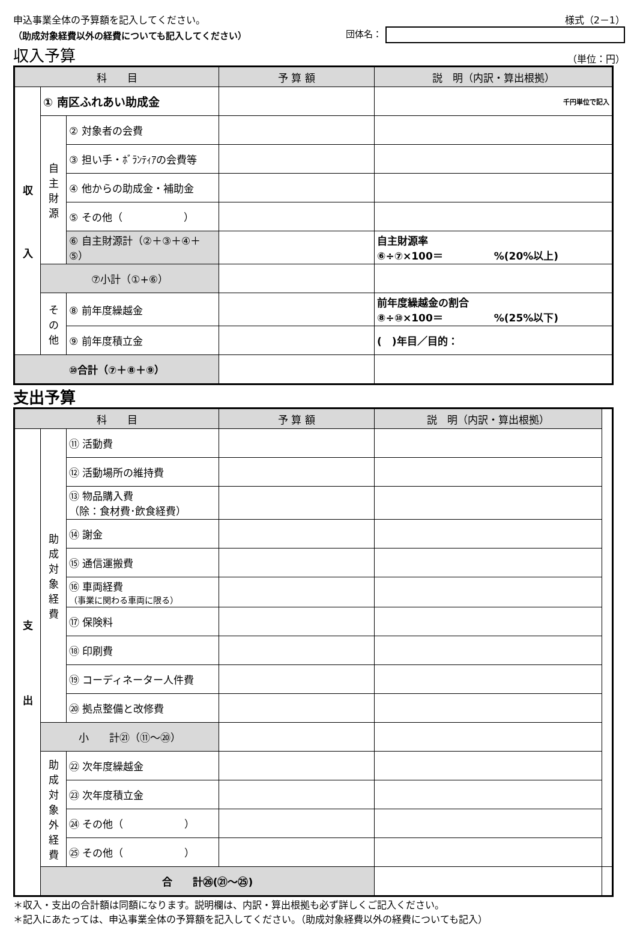申込事業全体の予算額を記入してください。 様式（2－1）
（助成対象経費以外の経費についても記入してください） 団体名：
収入予算 （単位：円）
| 科 目 | | | 予 算 額 | 説 明（内訳・算出根拠） |
| --- | --- | --- | --- | --- |
| 収 入 | ① 南区ふれあい助成金 | | | 千円単位で記入 |
| | 自 主 財 源 | ② 対象者の会費 | | |
| | | ③ 担い手・ﾎﾞﾗﾝﾃｨｱの会費等 | | |
| | | ④ 他からの助成金・補助金 | | |
| | | ⑤ その他（ ） | | |
| | | ⑥ 自主財源計（②＋③＋④＋⑤） | | 自主財源率 ⑥÷⑦×100＝ %(20%以上) |
| | ⑦小計（①+⑥） | | | |
| | そ の 他 | ⑧ 前年度繰越金 | | 前年度繰越金の割合 ⑧÷⑩×100＝ %(25%以下) |
| | | ⑨ 前年度積立金 | | ( )年目／目的： |
| ⑩合計（⑦＋⑧＋⑨） | | | | |
支出予算
| 科 目 | | | 予 算 額 | 説 明（内訳・算出根拠） | |
| --- | --- | --- | --- | --- | --- |
| 支 出 | 助 成 対 象 経 費 | ⑪ 活動費 | | | |
| | | ⑫ 活動場所の維持費 | | | |
| | | ⑬ 物品購入費 （除：食材費･飲食経費） | | | |
| | | ⑭ 謝金 | | | |
| | | ⑮ 通信運搬費 | | | |
| | | ⑯ 車両経費 （事業に関わる車両に限る） | | | |
| | | ⑰ 保険料 | | | |
| | | ⑱ 印刷費 | | | |
| | | ⑲ コーディネーター人件費 | | | |
| | | ⑳ 拠点整備と改修費 | | | |
| | 小 計㉑（⑪～⑳） | | | | |
| | 助 成 対 象 外 経 費 | ㉒ 次年度繰越金 | | | |
| | | ㉓ 次年度積立金 | | | |
| | | ㉔ その他（ ） | | | |
| | | ㉕ その他（ ） | | | |
| | 合 計㉖(㉑～㉕) | | | | |
＊収入・支出の合計額は同額になります。説明欄は、内訳・算出根拠も必ず詳しくご記入ください。
＊記入にあたっては、申込事業全体の予算額を記入してください。（助成対象経費以外の経費についても記入）